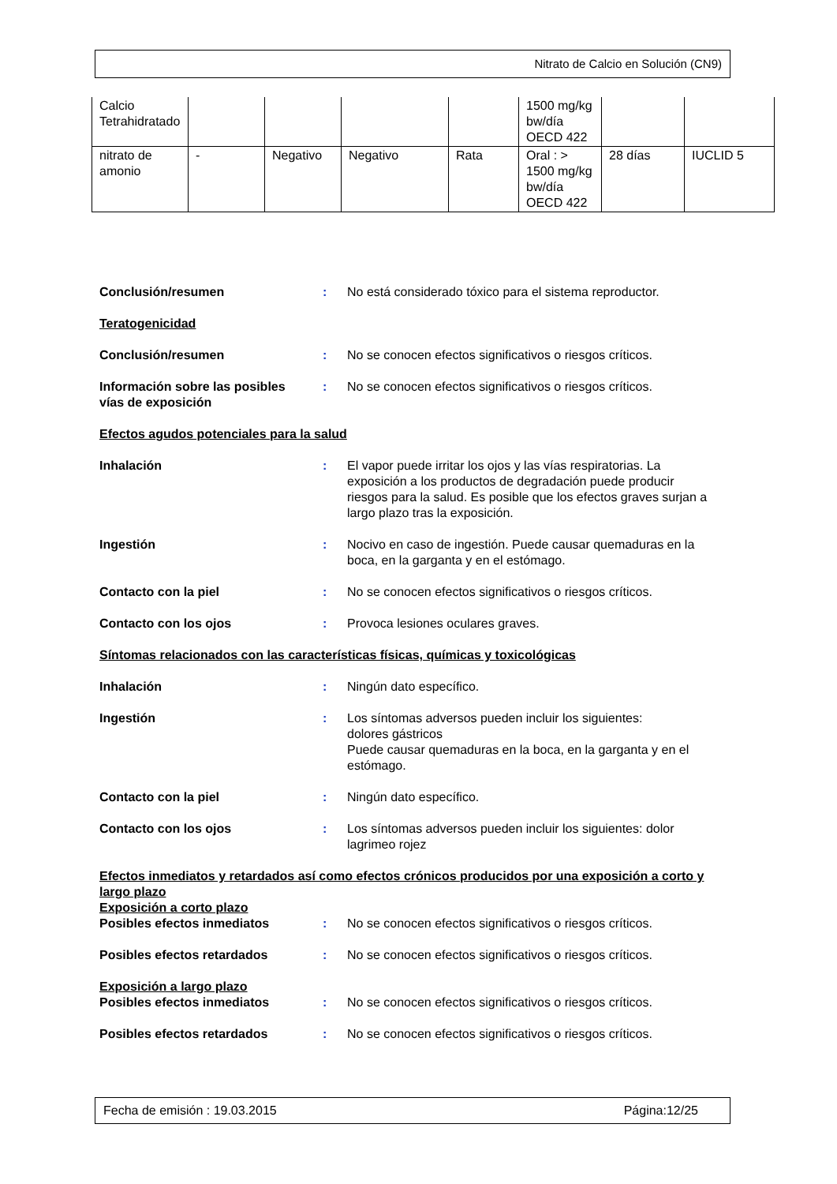Nitrato de Calcio en Solución (CN9)
| Calcio Tetrahidratado | | | | | 1500 mg/kg bw/día OECD 422 | | |
| nitrato de amonio | - | Negativo | Negativo | Rata | Oral : > 1500 mg/kg bw/día OECD 422 | 28 días | IUCLID 5 |
Conclusión/resumen : No está considerado tóxico para el sistema reproductor.
Teratogenicidad
Conclusión/resumen : No se conocen efectos significativos o riesgos críticos.
Información sobre las posibles vías de exposición
: No se conocen efectos significativos o riesgos críticos.
Efectos agudos potenciales para la salud
Inhalación : El vapor puede irritar los ojos y las vías respiratorias. La exposición a los productos de degradación puede producir riesgos para la salud. Es posible que los efectos graves surjan a largo plazo tras la exposición.
Ingestión : Nocivo en caso de ingestión. Puede causar quemaduras en la boca, en la garganta y en el estómago.
Contacto con la piel : No se conocen efectos significativos o riesgos críticos.
Contacto con los ojos : Provoca lesiones oculares graves.
Síntomas relacionados con las características físicas, químicas y toxicológicas
Inhalación : Ningún dato específico.
Ingestión : Los síntomas adversos pueden incluir los siguientes:
dolores gástricos
Puede causar quemaduras en la boca, en la garganta y en el estómago.
Contacto con la piel : Ningún dato específico.
Contacto con los ojos : Los síntomas adversos pueden incluir los siguientes: dolor lagrimeo rojez
Efectos inmediatos y retardados así como efectos crónicos producidos por una exposición a corto y largo plazo
Exposición a corto plazo
Posibles efectos inmediatos : No se conocen efectos significativos o riesgos críticos.
Posibles efectos retardados : No se conocen efectos significativos o riesgos críticos.
Exposición a largo plazo
Posibles efectos inmediatos : No se conocen efectos significativos o riesgos críticos.
Posibles efectos retardados : No se conocen efectos significativos o riesgos críticos.
Fecha de emisión : 19.03.2015 Página:12/25